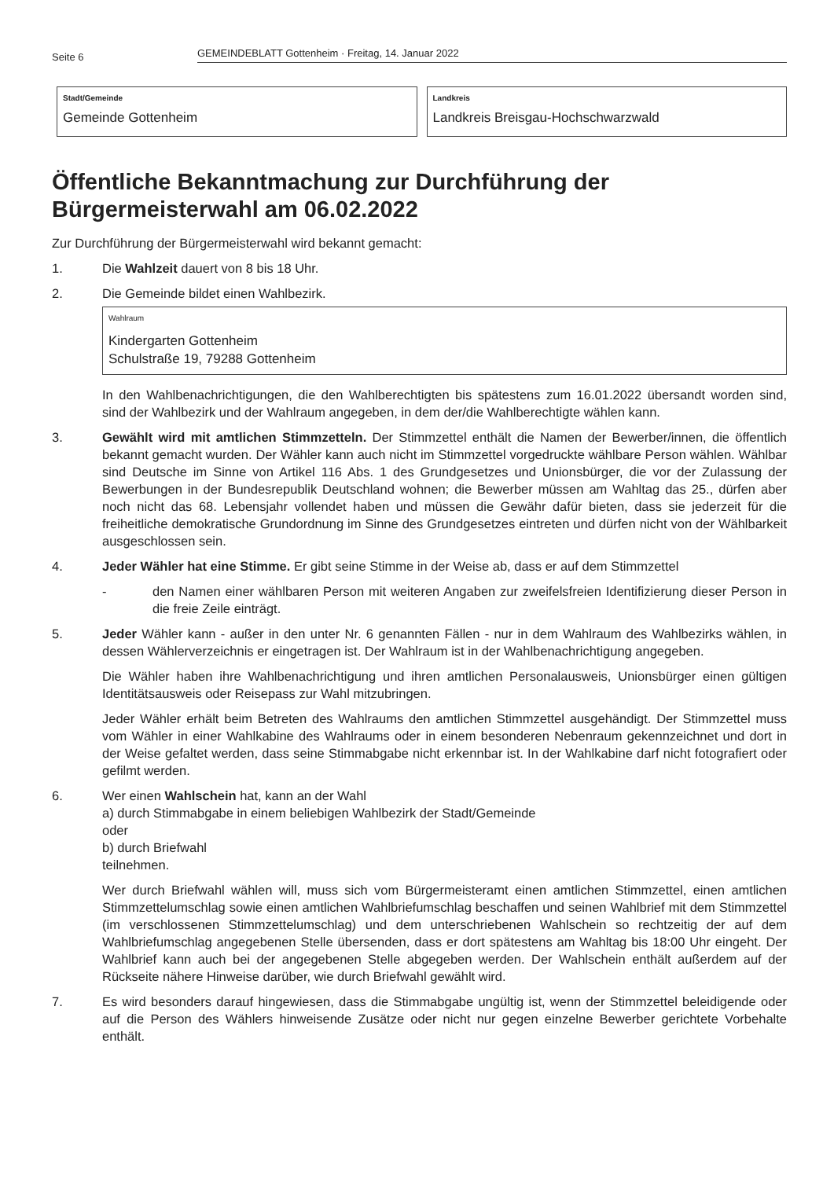Seite 6 GEMEINDEBLATT Gottenheim · Freitag, 14. Januar 2022
Stadt/Gemeinde
Gemeinde Gottenheim
Landkreis
Landkreis Breisgau-Hochschwarzwald
Öffentliche Bekanntmachung zur Durchführung der Bürgermeisterwahl am 06.02.2022
Zur Durchführung der Bürgermeisterwahl wird bekannt gemacht:
1. Die Wahlzeit dauert von 8 bis 18 Uhr.
2. Die Gemeinde bildet einen Wahlbezirk.
Wahlraum
Kindergarten Gottenheim
Schulstraße 19, 79288 Gottenheim
In den Wahlbenachrichtigungen, die den Wahlberechtigten bis spätestens zum 16.01.2022 übersandt worden sind, sind der Wahlbezirk und der Wahlraum angegeben, in dem der/die Wahlberechtigte wählen kann.
3. Gewählt wird mit amtlichen Stimmzetteln. Der Stimmzettel enthält die Namen der Bewerber/innen, die öffentlich bekannt gemacht wurden. Der Wähler kann auch nicht im Stimmzettel vorgedruckte wählbare Person wählen. Wählbar sind Deutsche im Sinne von Artikel 116 Abs. 1 des Grundgesetzes und Unionsbürger, die vor der Zulassung der Bewerbungen in der Bundesrepublik Deutschland wohnen; die Bewerber müssen am Wahltag das 25., dürfen aber noch nicht das 68. Lebensjahr vollendet haben und müssen die Gewähr dafür bieten, dass sie jederzeit für die freiheitliche demokratische Grundordnung im Sinne des Grundgesetzes eintreten und dürfen nicht von der Wählbarkeit ausgeschlossen sein.
4. Jeder Wähler hat eine Stimme. Er gibt seine Stimme in der Weise ab, dass er auf dem Stimmzettel
- den Namen einer wählbaren Person mit weiteren Angaben zur zweifelsfreien Identifizierung dieser Person in die freie Zeile einträgt.
5. Jeder Wähler kann - außer in den unter Nr. 6 genannten Fällen - nur in dem Wahlraum des Wahlbezirks wählen, in dessen Wählerverzeichnis er eingetragen ist. Der Wahlraum ist in der Wahlbenachrichtigung angegeben.
Die Wähler haben ihre Wahlbenachrichtigung und ihren amtlichen Personalausweis, Unionsbürger einen gültigen Identitätsausweis oder Reisepass zur Wahl mitzubringen.
Jeder Wähler erhält beim Betreten des Wahlraums den amtlichen Stimmzettel ausgehändigt. Der Stimmzettel muss vom Wähler in einer Wahlkabine des Wahlraums oder in einem besonderen Nebenraum gekennzeichnet und dort in der Weise gefaltet werden, dass seine Stimmabgabe nicht erkennbar ist. In der Wahlkabine darf nicht fotografiert oder gefilmt werden.
6. Wer einen Wahlschein hat, kann an der Wahl
a) durch Stimmabgabe in einem beliebigen Wahlbezirk der Stadt/Gemeinde
oder
b) durch Briefwahl
teilnehmen.
Wer durch Briefwahl wählen will, muss sich vom Bürgermeisteramt einen amtlichen Stimmzettel, einen amtlichen Stimmzettelumschlag sowie einen amtlichen Wahlbriefumschlag beschaffen und seinen Wahlbrief mit dem Stimmzettel (im verschlossenen Stimmzettelumschlag) und dem unterschriebenen Wahlschein so rechtzeitig der auf dem Wahlbriefumschlag angegebenen Stelle übersenden, dass er dort spätestens am Wahltag bis 18:00 Uhr eingeht. Der Wahlbrief kann auch bei der angegebenen Stelle abgegeben werden. Der Wahlschein enthält außerdem auf der Rückseite nähere Hinweise darüber, wie durch Briefwahl gewählt wird.
7. Es wird besonders darauf hingewiesen, dass die Stimmabgabe ungültig ist, wenn der Stimmzettel beleidigende oder auf die Person des Wählers hinweisende Zusätze oder nicht nur gegen einzelne Bewerber gerichtete Vorbehalte enthält.